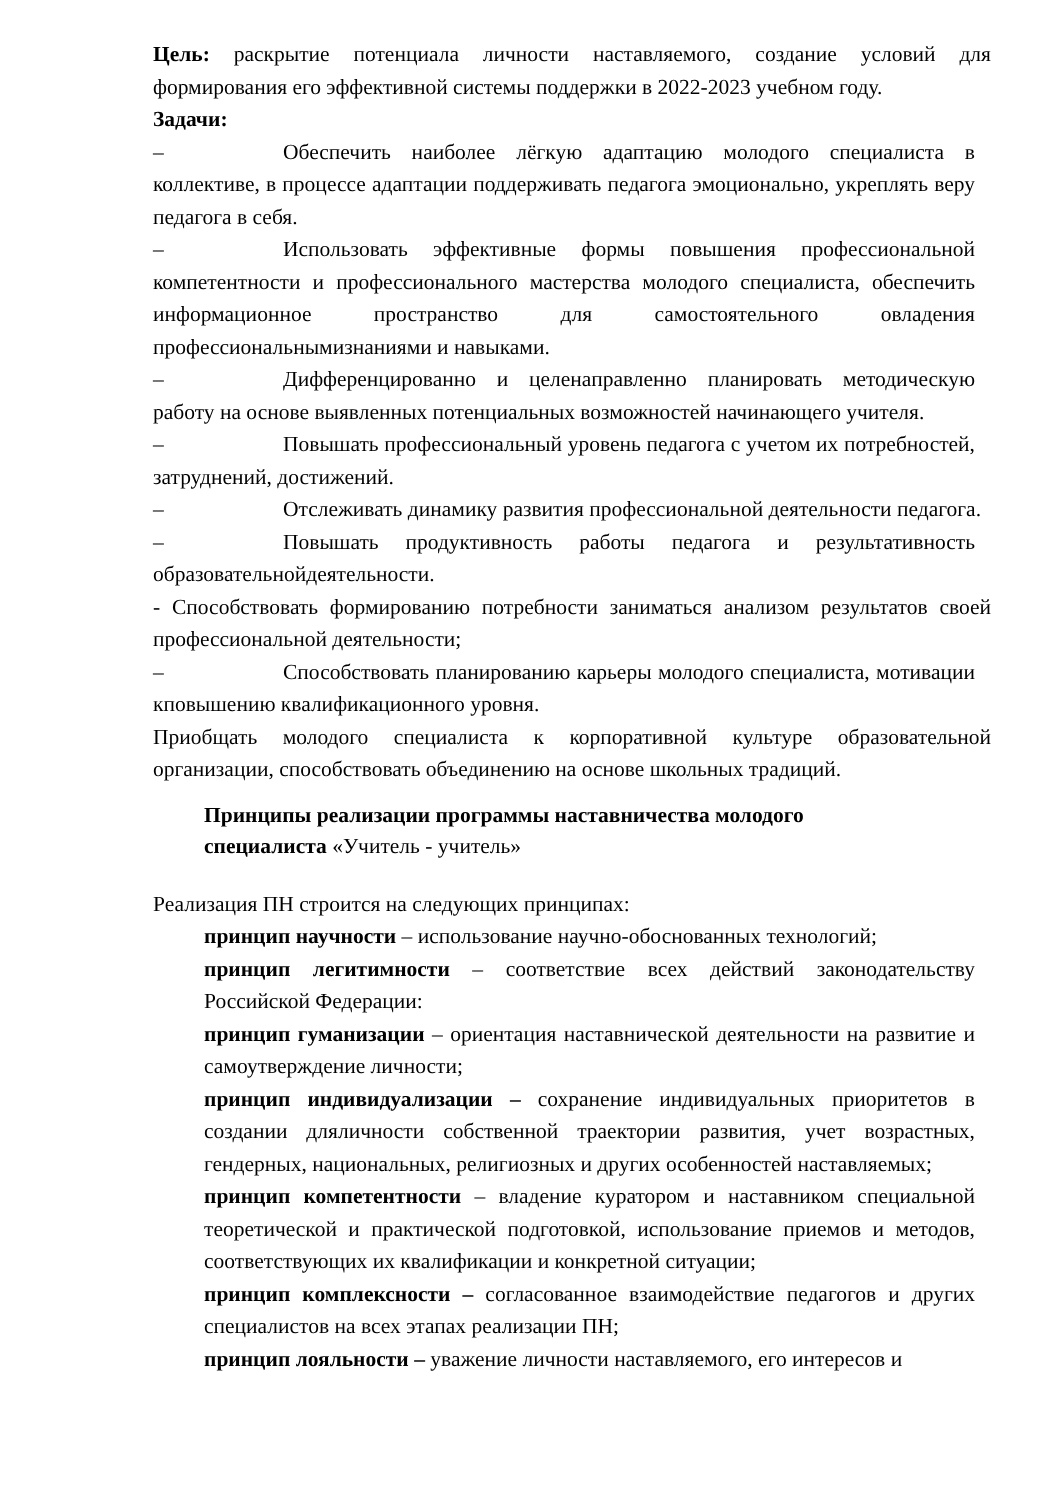Цель: раскрытие потенциала личности наставляемого, создание условий для формирования его эффективной системы поддержки в 2022-2023 учебном году.
Задачи:
– Обеспечить наиболее лёгкую адаптацию молодого специалиста в коллективе, в процессе адаптации поддерживать педагога эмоционально, укреплять веру педагога в себя.
– Использовать эффективные формы повышения профессиональной компетентности и профессионального мастерства молодого специалиста, обеспечить информационное пространство для самостоятельного овладения профессиональнымизнаниями и навыками.
– Дифференцированно и целенаправленно планировать методическую работу на основе выявленных потенциальных возможностей начинающего учителя.
– Повышать профессиональный уровень педагога с учетом их потребностей, затруднений, достижений.
– Отслеживать динамику развития профессиональной деятельности педагога.
– Повышать продуктивность работы педагога и результативность образовательнойдеятельности.
- Способствовать формированию потребности заниматься анализом результатов своей профессиональной деятельности;
– Способствовать планированию карьеры молодого специалиста, мотивации кповышению квалификационного уровня.
Приобщать молодого специалиста к корпоративной культуре образовательной организации, способствовать объединению на основе школьных традиций.
Принципы реализации программы наставничества молодого специалиста «Учитель - учитель»
Реализация ПН строится на следующих принципах:
принцип научности – использование научно-обоснованных технологий;
принцип легитимности – соответствие всех действий законодательству Российской Федерации:
принцип гуманизации – ориентация наставнической деятельности на развитие и самоутверждение личности;
принцип индивидуализации – сохранение индивидуальных приоритетов в создании дляличности собственной траектории развития, учет возрастных, гендерных, национальных, религиозных и других особенностей наставляемых;
принцип компетентности – владение куратором и наставником специальной теоретической и практической подготовкой, использование приемов и методов, соответствующих их квалификации и конкретной ситуации;
принцип комплексности – согласованное взаимодействие педагогов и других специалистов на всех этапах реализации ПН;
принцип лояльности – уважение личности наставляемого, его интересов и